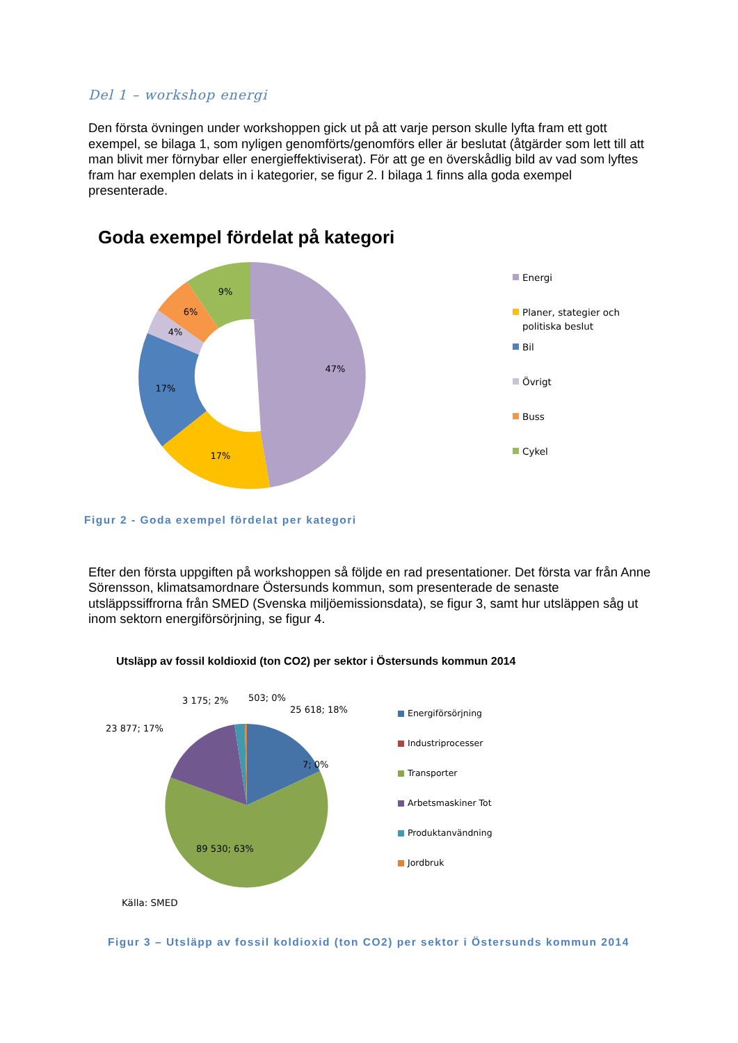Del 1 – workshop energi
Den första övningen under workshoppen gick ut på att varje person skulle lyfta fram ett gott exempel, se bilaga 1, som nyligen genomförts/genomförs eller är beslutat (åtgärder som lett till att man blivit mer förnybar eller energieffektiviserat). För att ge en överskådlig bild av vad som lyftes fram har exemplen delats in i kategorier, se figur 2. I bilaga 1 finns alla goda exempel presenterade.
Goda exempel fördelat på kategori
47%
17%
17%
4%
6%
9%
Energi
Planer, stategier och
politiska beslut
Bil
Övrigt
Buss
Cykel
Figur 2 - Goda exempel fördelat per kategori
Efter den första uppgiften på workshoppen så följde en rad presentationer. Det första var från Anne Sörensson, klimatsamordnare Östersunds kommun, som presenterade de senaste utsläppssiffrorna från SMED (Svenska miljöemissionsdata), se figur 3, samt hur utsläppen såg ut inom sektorn energiförsörjning, se figur 4.
Utsläpp av fossil koldioxid (ton CO2) per sektor i Östersunds kommun 2014
89 530; 63%
7; 0%
25 618; 18%
23 877; 17%
3 175; 2%
503; 0%
Energiförsörjning
Industriprocesser
Transporter
Arbetsmaskiner Tot
Produktanvändning
Jordbruk
Källa: SMED
Figur 3 – Utsläpp av fossil koldioxid (ton CO2) per sektor i Östersunds kommun 2014